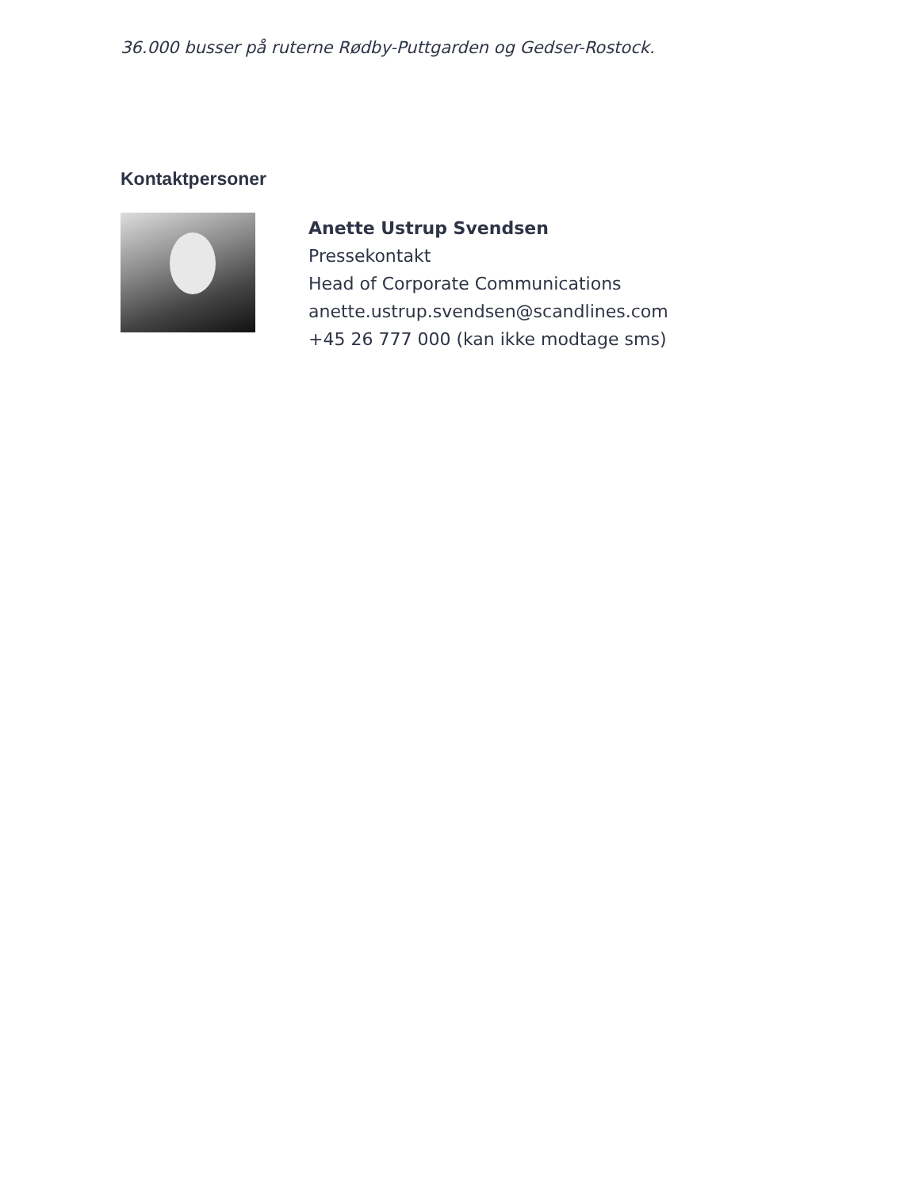36.000 busser på ruterne Rødby-Puttgarden og Gedser-Rostock.
Kontaktpersoner
Anette Ustrup Svendsen
Pressekontakt
Head of Corporate Communications
anette.ustrup.svendsen@scandlines.com
+45 26 777 000 (kan ikke modtage sms)